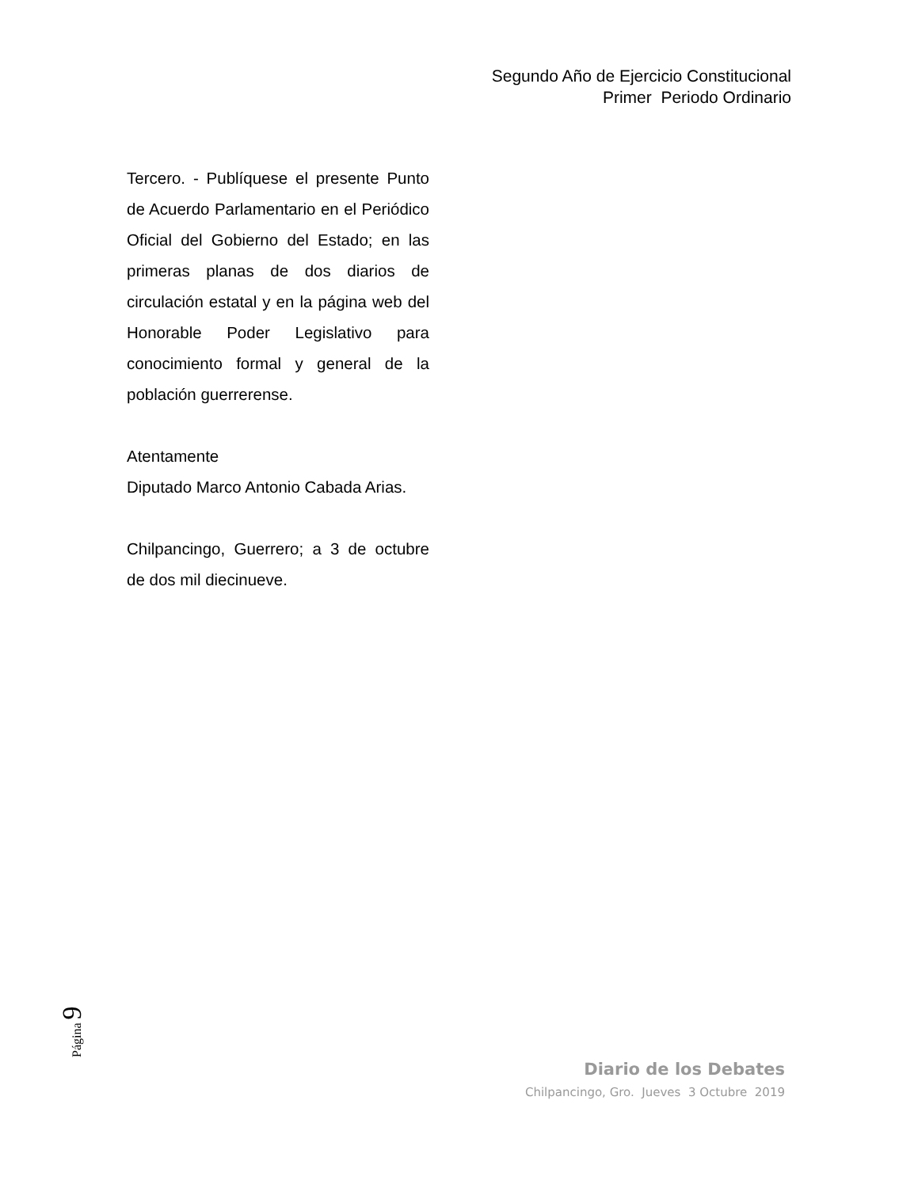Segundo Año de Ejercicio Constitucional
Primer Periodo Ordinario
Tercero. - Publíquese el presente Punto de Acuerdo Parlamentario en el Periódico Oficial del Gobierno del Estado; en las primeras planas de dos diarios de circulación estatal y en la página web del Honorable Poder Legislativo para conocimiento formal y general de la población guerrerense.
Atentamente
Diputado Marco Antonio Cabada Arias.
Chilpancingo, Guerrero; a 3 de octubre de dos mil diecinueve.
Página 9
Diario de los Debates
Chilpancingo, Gro. Jueves 3 Octubre 2019